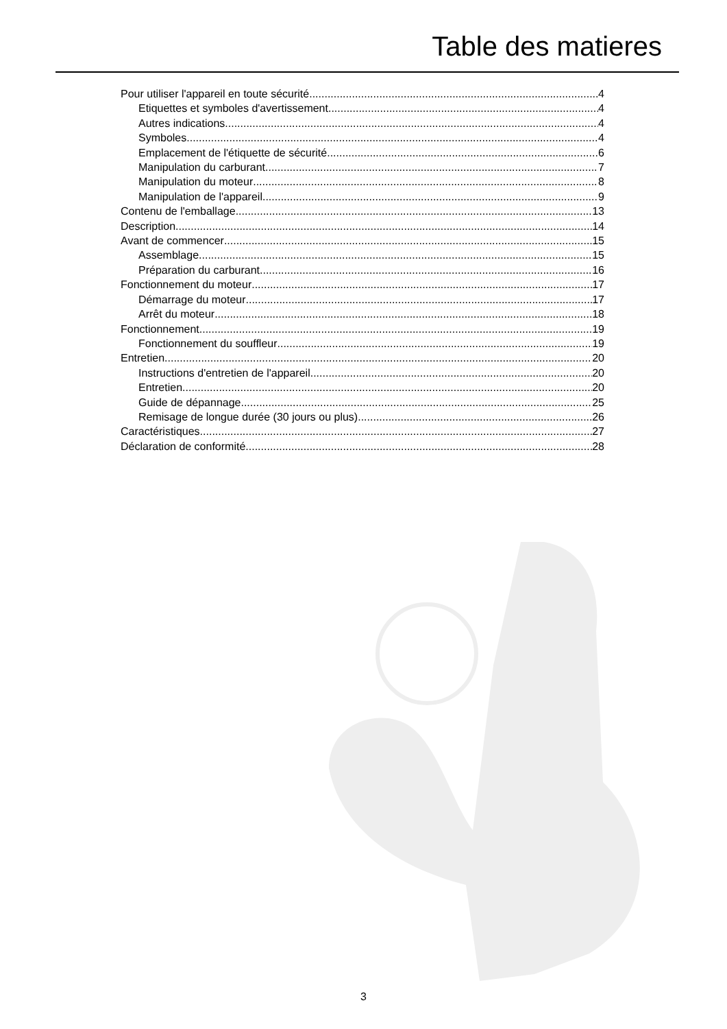Table des matieres
Pour utiliser l'appareil en toute sécurité 4
Etiquettes et symboles d'avertissement 4
Autres indications 4
Symboles 4
Emplacement de l'étiquette de sécurité 6
Manipulation du carburant 7
Manipulation du moteur 8
Manipulation de l'appareil 9
Contenu de l'emballage 13
Description 14
Avant de commencer 15
Assemblage 15
Préparation du carburant 16
Fonctionnement du moteur 17
Démarrage du moteur 17
Arrêt du moteur 18
Fonctionnement 19
Fonctionnement du souffleur 19
Entretien 20
Instructions d'entretien de l'appareil 20
Entretien 20
Guide de dépannage 25
Remisage de longue durée (30 jours ou plus) 26
Caractéristiques 27
Déclaration de conformité 28
3